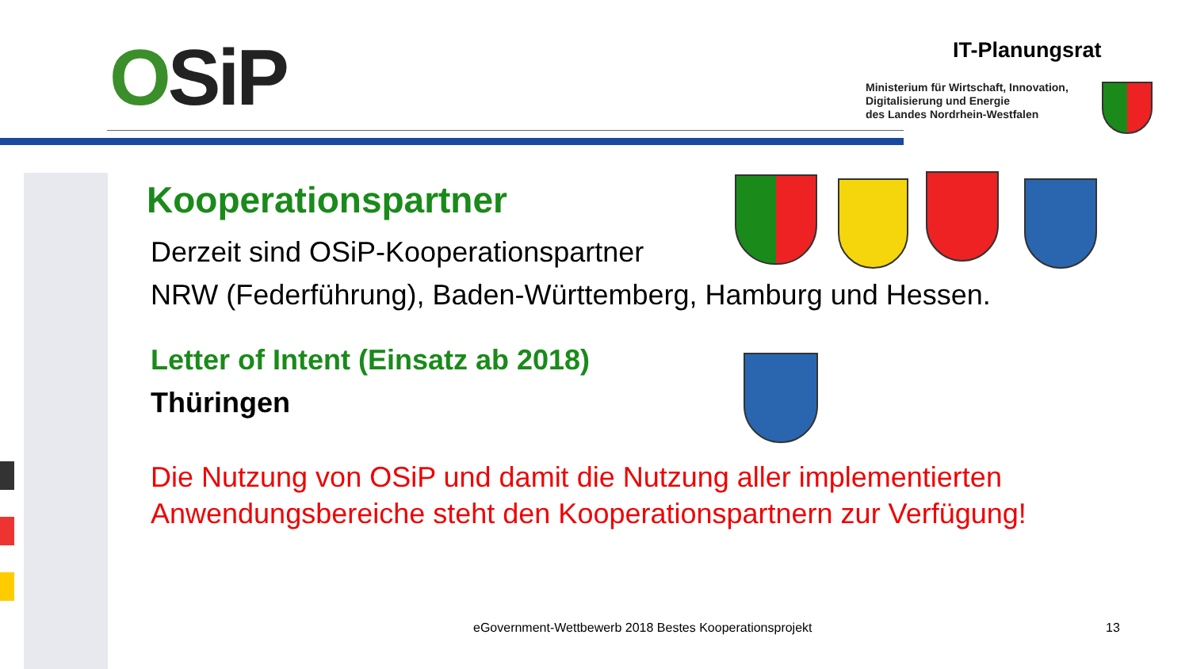OSiP IT-Planungsrat
Ministerium für Wirtschaft, Innovation,
Digitalisierung und Energie
des Landes Nordrhein-Westfalen
Kooperationspartner
Derzeit sind OSiP-Kooperationspartner
NRW (Federführung), Baden-Württemberg, Hamburg und Hessen.
Letter of Intent (Einsatz ab 2018)
Thüringen
Die Nutzung von OSiP und damit die Nutzung aller implementierten Anwendungsbereiche steht den Kooperationspartnern zur Verfügung!
eGovernment-Wettbewerb 2018 Bestes Kooperationsprojekt
13